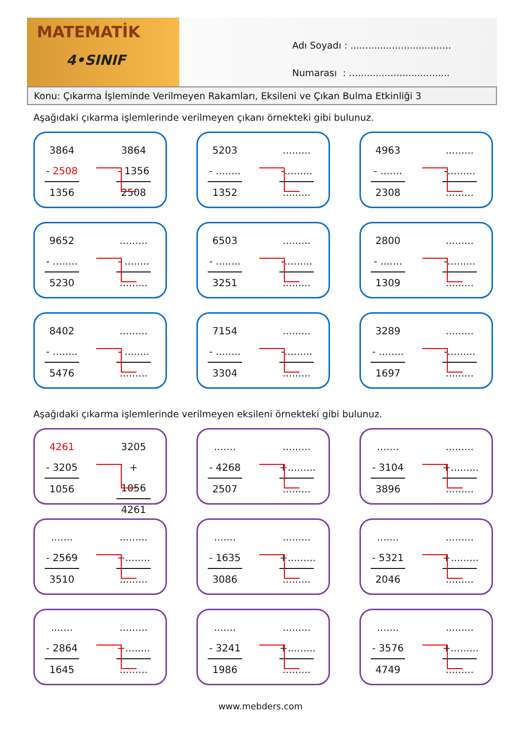MATEMATİK
4•SINIF
Adı Soyadı : ..................................
Numarası : ..................................
Konu: Çıkarma İşleminde Verilmeyen Rakamları, Eksileni ve Çıkan Bulma Etkinliği 3
Aşağıdaki çıkarma işlemlerinde verilmeyen çıkanı örnekteki gibi bulunuz.
3864
- 2508
1356
3864
- 1356
2508
5203
- ........
1352
.........
-.........
.........
4963
- .......
2308
.........
-.........
.........
9652
- ........
5230
.........
- ........
.........
6503
- ........
3251
.........
-.........
.........
2800
- .......
1309
.........
-.........
.........
8402
- ........
5476
.........
- ........
.........
7154
- ........
3304
.........
-.........
.........
3289
- ........
1697
.........
-.........
.........
Aşağıdaki çıkarma işlemlerinde verilmeyen eksileni örnekteki gibi bulunuz.
4261
- 3205
1056
3205
+ 1056
4261
.......
- 4268
2507
.........
+.........
.........
.......
- 3104
3896
.........
+.........
.........
.......
- 2569
3510
.........
+........
.........
.......
- 1635
3086
.........
+.........
.........
.......
- 5321
2046
.........
+.........
.........
.......
- 2864
1645
.........
+........
.........
.......
- 3241
1986
.........
+.........
.........
.......
- 3576
4749
.........
+.........
.........
www.mebders.com